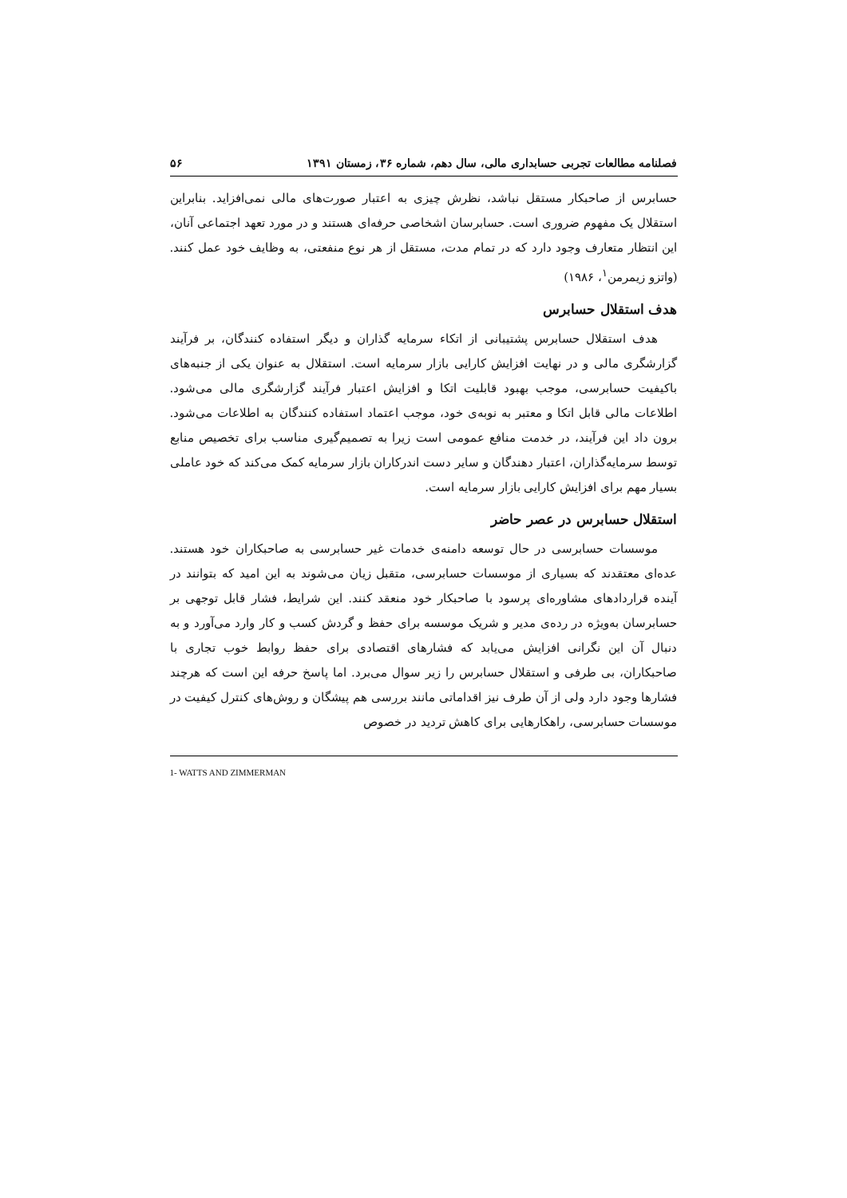فصلنامه مطالعات تجربی حسابداری مالی، سال دهم، شماره ۳۶، زمستان ۱۳۹۱ ۵۶
حسابرس از صاحبکار مستقل نباشد، نظرش چیزی به اعتبار صورت‌های مالی نمی‌افزاید. بنابراین استقلال یک مفهوم ضروری است. حسابرسان اشخاصی حرفه‌ای هستند و در مورد تعهد اجتماعی آنان، این انتظار متعارف وجود دارد که در تمام مدت، مستقل از هر نوع منفعتی، به وظایف خود عمل کنند. (واتزو زیمرمن<sup>۱</sup>، ۱۹۸۶)
هدف استقلال حسابرس
هدف استقلال حسابرس پشتیبانی از اتکاء سرمایه گذاران و دیگر استفاده کنندگان، بر فرآیند گزارشگری مالی و در نهایت افزایش کارایی بازار سرمایه است. استقلال به عنوان یکی از جنبه‌های باکیفیت حسابرسی، موجب بهبود قابلیت اتکا و افزایش اعتبار فرآیند گزارشگری مالی می‌شود. اطلاعات مالی قابل اتکا و معتبر به نوبه‌ی خود، موجب اعتماد استفاده کنندگان به اطلاعات می‌شود. برون داد این فرآیند، در خدمت منافع عمومی است زیرا به تصمیم‌گیری مناسب برای تخصیص منابع توسط سرمایه‌گذاران، اعتبار دهندگان و سایر دست اندرکاران بازار سرمایه کمک می‌کند که خود عاملی بسیار مهم برای افزایش کارایی بازار سرمایه است.
استقلال حسابرس در عصر حاضر
موسسات حسابرسی در حال توسعه دامنه‌ی خدمات غیر حسابرسی به صاحبکاران خود هستند. عده‌ای معتقدند که بسیاری از موسسات حسابرسی، متقبل زیان می‌شوند به این امید که بتوانند در آینده قراردادهای مشاوره‌ای پرسود با صاحبکار خود منعقد کنند. این شرایط، فشار قابل توجهی بر حسابرسان به‌ویژه در رده‌ی مدیر و شریک موسسه برای حفظ و گردش کسب و کار وارد می‌آورد و به دنبال آن این نگرانی افزایش می‌یابد که فشارهای اقتصادی برای حفظ روابط خوب تجاری با صاحبکاران، بی طرفی و استقلال حسابرس را زیر سوال می‌برد. اما پاسخ حرفه این است که هرچند فشارها وجود دارد ولی از آن طرف نیز اقداماتی مانند بررسی هم پیشگان و روش‌های کنترل کیفیت در موسسات حسابرسی، راهکارهایی برای کاهش تردید در خصوص
1- WATTS AND ZIMMERMAN